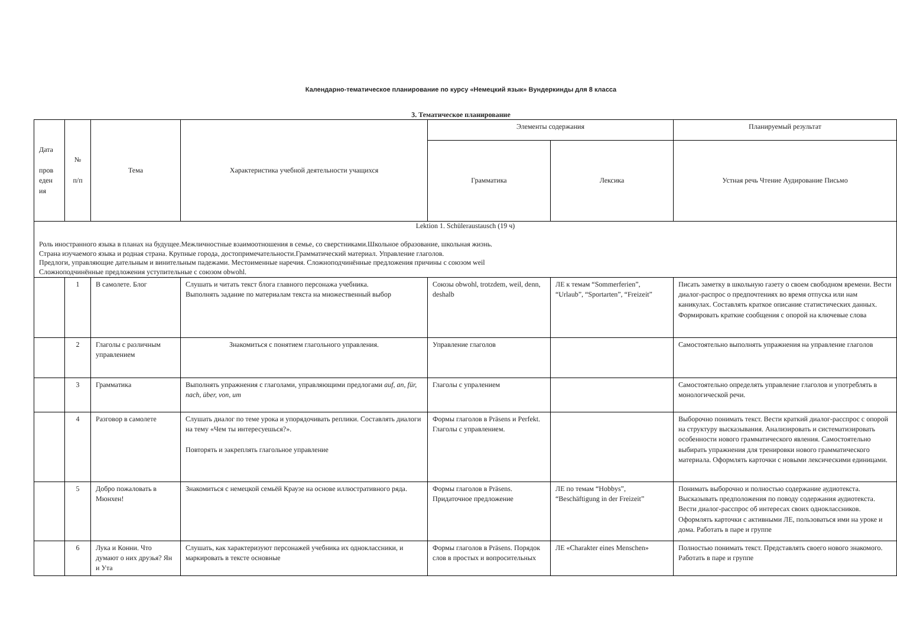Календарно-тематическое планирование по курсу «Немецкий язык» Вундеркинды для 8 класса
3. Тематическое планирование
| Дата пров еден ия | № п/п | Тема | Характеристика учебной деятельности учащихся | Элементы содержания | | Планируемый результат |
| --- | --- | --- | --- | --- | --- | --- |
| | | | | Грамматика | Лексика | Устная речь Чтение Аудирование Письмо |
| Lektion 1. Schüleraustausch (19 ч) Роль иностранного языка в планах на будущее.Межличностные взаимоотношения в семье, со сверстниками.Школьное образование, школьная жизнь. Страна изучаемого языка и родная страна. Крупные города, достопримечательности.Грамматический материал. Управление глаголов. Предлоги, управляющие дательным и винительным падежами. Местоименные наречия. Сложноподчинённые предложения причины с союзом weil Сложноподчинённые предложения уступительные с союзом obwohl. | | | | | | |
| | 1 | В самолете. Блог | Слушать и читать текст блога главного персонажа учебника. Выполнять задание по материалам текста на множественный выбор | Союзы obwohl, trotzdem, weil, denn, deshalb | ЛЕ к темам “Sommerferien”, “Urlaub”, “Sportarten”, “Freizeit” | Писать заметку в школьную газету о своем свободном времени. Вести диалог-распрос о предпочтениях во время отпуска или нам каникулах. Составлять краткое описание статистических данных. Формировать краткие сообщения с опорой на ключевые слова |
| | 2 | Глаголы с различным управлением | Знакомиться с понятием глагольного управления. | Управление глаголов | | Самостоятельно выполнять упражнения на управление глаголов |
| | 3 | Грамматика | Выполнять упражнения с глаголами, управляющими предлогами auf, an, für, nach, über, von, um | Глаголы с упралением | | Самостоятельно определять управление глаголов и употреблять в монологической речи. |
| | 4 | Разговор в самолете | Слушать диалог по теме урока и упорядочивать реплики. Составлять диалоги на тему «Чем ты интересуешься?». Повторять и закреплять глагольное управление | Формы глаголов в Präsens и Perfekt. Глаголы с управлением. | | Выборочно понимать текст. Вести краткий диалог-расспрос с опорой на структуру высказывания. Анализировать и систематизировать особенности нового грамматического явления. Самостоятельно выбирать упражнения для тренировки нового грамматического материала. Оформлять карточки с новыми лексическими единицами. |
| | 5 | Добро пожаловать в Мюнхен! | Знакомиться с немецкой семьёй Краузе на основе иллюстративного ряда. | Формы глаголов в Präsens. Придаточное предложение | ЛЕ по темам “Hobbys”, “Beschäftigung in der Freizeit” | Понимать выборочно и полностью содержание аудиотекста. Высказывать предположения по поводу содержания аудиотекста. Вести диалог-расспрос об интересах своих одноклассников. Оформлять карточки с активными ЛЕ, пользоваться ими на уроке и дома. Работать в паре и группе |
| | 6 | Лука и Конни. Что думают о них друзья? Ян и Ута | Слушать, как характеризуют персонажей учебника их одноклассники, и маркировать в тексте основные | Формы глаголов в Präsens. Порядок слов в простых и вопросительных | ЛЕ «Charakter eines Menschen» | Полностью понимать текст. Представлять своего нового знакомого. Работать в паре и группе |